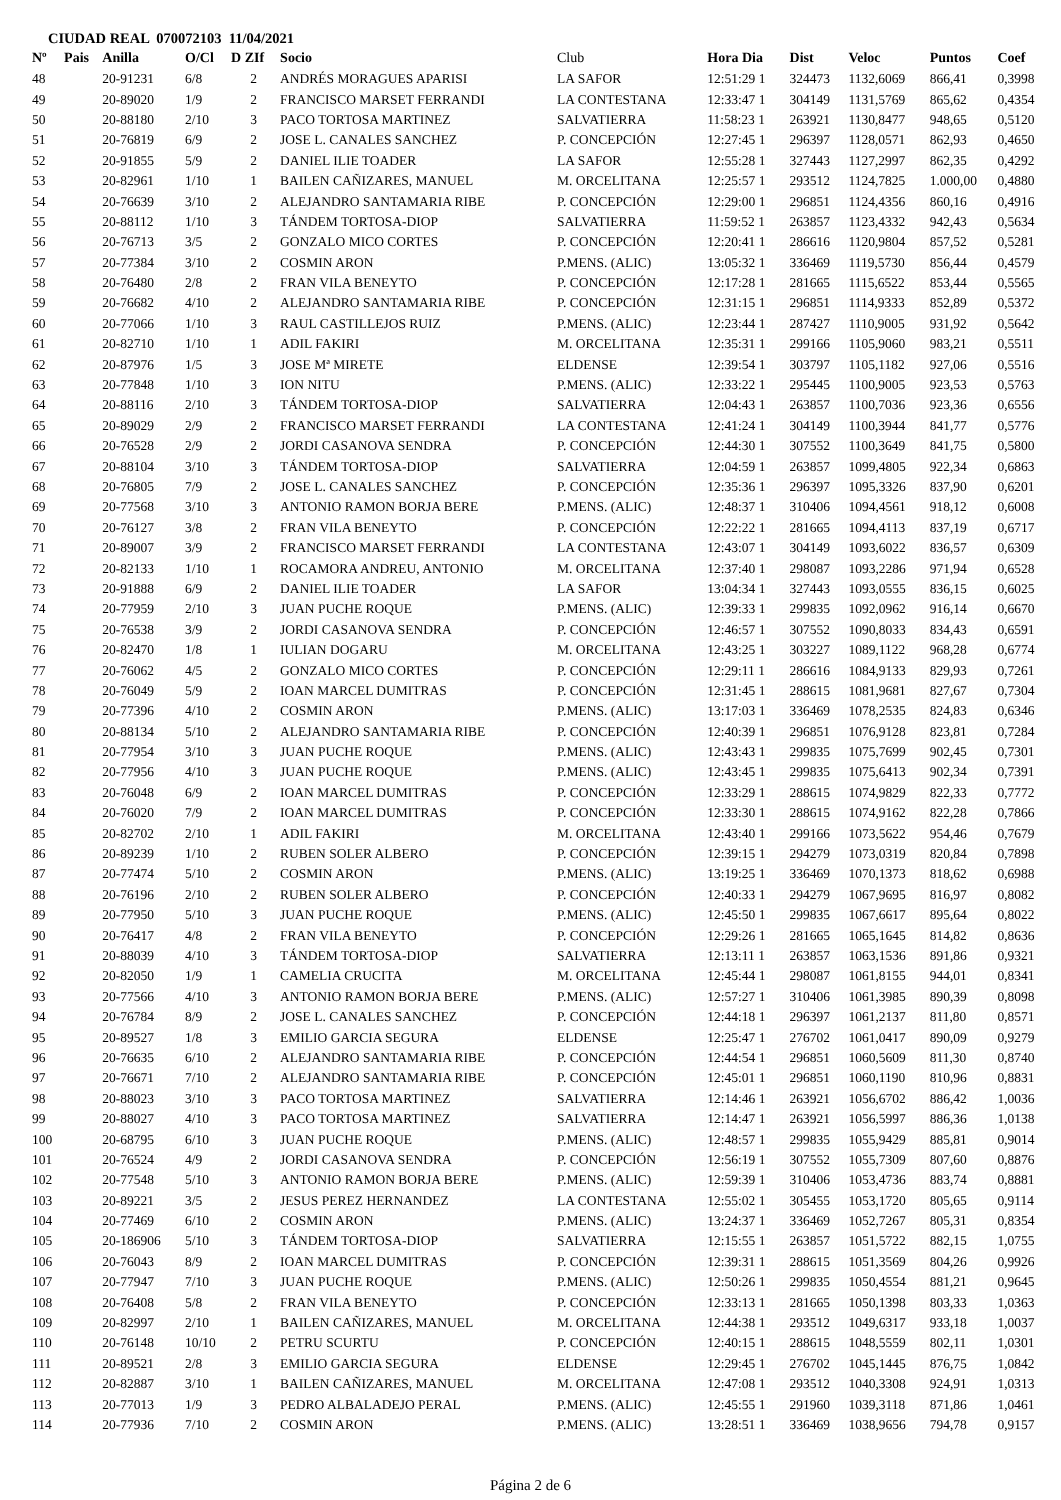CIUDAD REAL 070072103 11/04/2021
| Nº | Pais | Anilla | O/Cl | D ZIf | Socio | Club | Hora Dia | Dist | Veloc | Puntos | Coef |
| --- | --- | --- | --- | --- | --- | --- | --- | --- | --- | --- | --- |
| 48 | | 20-91231 | 6/8 | 2 | ANDRÉS MORAGUES APARISI | LA SAFOR | 12:51:29 1 | 324473 | 1132,6069 | 866,41 | 0,3998 |
| 49 | | 20-89020 | 1/9 | 2 | FRANCISCO MARSET FERRANDI | LA CONTESTANA | 12:33:47 1 | 304149 | 1131,5769 | 865,62 | 0,4354 |
| 50 | | 20-88180 | 2/10 | 3 | PACO TORTOSA MARTINEZ | SALVATIERRA | 11:58:23 1 | 263921 | 1130,8477 | 948,65 | 0,5120 |
| 51 | | 20-76819 | 6/9 | 2 | JOSE L. CANALES SANCHEZ | P. CONCEPCIÓN | 12:27:45 1 | 296397 | 1128,0571 | 862,93 | 0,4650 |
| 52 | | 20-91855 | 5/9 | 2 | DANIEL ILIE TOADER | LA SAFOR | 12:55:28 1 | 327443 | 1127,2997 | 862,35 | 0,4292 |
| 53 | | 20-82961 | 1/10 | 1 | BAILEN CAÑIZARES, MANUEL | M. ORCELITANA | 12:25:57 1 | 293512 | 1124,7825 | 1.000,00 | 0,4880 |
| 54 | | 20-76639 | 3/10 | 2 | ALEJANDRO SANTAMARIA RIBE | P. CONCEPCIÓN | 12:29:00 1 | 296851 | 1124,4356 | 860,16 | 0,4916 |
| 55 | | 20-88112 | 1/10 | 3 | TÁNDEM TORTOSA-DIOP | SALVATIERRA | 11:59:52 1 | 263857 | 1123,4332 | 942,43 | 0,5634 |
| 56 | | 20-76713 | 3/5 | 2 | GONZALO MICO CORTES | P. CONCEPCIÓN | 12:20:41 1 | 286616 | 1120,9804 | 857,52 | 0,5281 |
| 57 | | 20-77384 | 3/10 | 2 | COSMIN ARON | P.MENS. (ALIC) | 13:05:32 1 | 336469 | 1119,5730 | 856,44 | 0,4579 |
| 58 | | 20-76480 | 2/8 | 2 | FRAN VILA BENEYTO | P. CONCEPCIÓN | 12:17:28 1 | 281665 | 1115,6522 | 853,44 | 0,5565 |
| 59 | | 20-76682 | 4/10 | 2 | ALEJANDRO SANTAMARIA RIBE | P. CONCEPCIÓN | 12:31:15 1 | 296851 | 1114,9333 | 852,89 | 0,5372 |
| 60 | | 20-77066 | 1/10 | 3 | RAUL CASTILLEJOS RUIZ | P.MENS. (ALIC) | 12:23:44 1 | 287427 | 1110,9005 | 931,92 | 0,5642 |
| 61 | | 20-82710 | 1/10 | 1 | ADIL FAKIRI | M. ORCELITANA | 12:35:31 1 | 299166 | 1105,9060 | 983,21 | 0,5511 |
| 62 | | 20-87976 | 1/5 | 3 | JOSE Mª MIRETE | ELDENSE | 12:39:54 1 | 303797 | 1105,1182 | 927,06 | 0,5516 |
| 63 | | 20-77848 | 1/10 | 3 | ION NITU | P.MENS. (ALIC) | 12:33:22 1 | 295445 | 1100,9005 | 923,53 | 0,5763 |
| 64 | | 20-88116 | 2/10 | 3 | TÁNDEM TORTOSA-DIOP | SALVATIERRA | 12:04:43 1 | 263857 | 1100,7036 | 923,36 | 0,6556 |
| 65 | | 20-89029 | 2/9 | 2 | FRANCISCO MARSET FERRANDI | LA CONTESTANA | 12:41:24 1 | 304149 | 1100,3944 | 841,77 | 0,5776 |
| 66 | | 20-76528 | 2/9 | 2 | JORDI CASANOVA SENDRA | P. CONCEPCIÓN | 12:44:30 1 | 307552 | 1100,3649 | 841,75 | 0,5800 |
| 67 | | 20-88104 | 3/10 | 3 | TÁNDEM TORTOSA-DIOP | SALVATIERRA | 12:04:59 1 | 263857 | 1099,4805 | 922,34 | 0,6863 |
| 68 | | 20-76805 | 7/9 | 2 | JOSE L. CANALES SANCHEZ | P. CONCEPCIÓN | 12:35:36 1 | 296397 | 1095,3326 | 837,90 | 0,6201 |
| 69 | | 20-77568 | 3/10 | 3 | ANTONIO RAMON BORJA BERE | P.MENS. (ALIC) | 12:48:37 1 | 310406 | 1094,4561 | 918,12 | 0,6008 |
| 70 | | 20-76127 | 3/8 | 2 | FRAN VILA BENEYTO | P. CONCEPCIÓN | 12:22:22 1 | 281665 | 1094,4113 | 837,19 | 0,6717 |
| 71 | | 20-89007 | 3/9 | 2 | FRANCISCO MARSET FERRANDI | LA CONTESTANA | 12:43:07 1 | 304149 | 1093,6022 | 836,57 | 0,6309 |
| 72 | | 20-82133 | 1/10 | 1 | ROCAMORA ANDREU, ANTONIO | M. ORCELITANA | 12:37:40 1 | 298087 | 1093,2286 | 971,94 | 0,6528 |
| 73 | | 20-91888 | 6/9 | 2 | DANIEL ILIE TOADER | LA SAFOR | 13:04:34 1 | 327443 | 1093,0555 | 836,15 | 0,6025 |
| 74 | | 20-77959 | 2/10 | 3 | JUAN PUCHE ROQUE | P.MENS. (ALIC) | 12:39:33 1 | 299835 | 1092,0962 | 916,14 | 0,6670 |
| 75 | | 20-76538 | 3/9 | 2 | JORDI CASANOVA SENDRA | P. CONCEPCIÓN | 12:46:57 1 | 307552 | 1090,8033 | 834,43 | 0,6591 |
| 76 | | 20-82470 | 1/8 | 1 | IULIAN DOGARU | M. ORCELITANA | 12:43:25 1 | 303227 | 1089,1122 | 968,28 | 0,6774 |
| 77 | | 20-76062 | 4/5 | 2 | GONZALO MICO CORTES | P. CONCEPCIÓN | 12:29:11 1 | 286616 | 1084,9133 | 829,93 | 0,7261 |
| 78 | | 20-76049 | 5/9 | 2 | IOAN MARCEL DUMITRAS | P. CONCEPCIÓN | 12:31:45 1 | 288615 | 1081,9681 | 827,67 | 0,7304 |
| 79 | | 20-77396 | 4/10 | 2 | COSMIN ARON | P.MENS. (ALIC) | 13:17:03 1 | 336469 | 1078,2535 | 824,83 | 0,6346 |
| 80 | | 20-88134 | 5/10 | 2 | ALEJANDRO SANTAMARIA RIBE | P. CONCEPCIÓN | 12:40:39 1 | 296851 | 1076,9128 | 823,81 | 0,7284 |
| 81 | | 20-77954 | 3/10 | 3 | JUAN PUCHE ROQUE | P.MENS. (ALIC) | 12:43:43 1 | 299835 | 1075,7699 | 902,45 | 0,7301 |
| 82 | | 20-77956 | 4/10 | 3 | JUAN PUCHE ROQUE | P.MENS. (ALIC) | 12:43:45 1 | 299835 | 1075,6413 | 902,34 | 0,7391 |
| 83 | | 20-76048 | 6/9 | 2 | IOAN MARCEL DUMITRAS | P. CONCEPCIÓN | 12:33:29 1 | 288615 | 1074,9829 | 822,33 | 0,7772 |
| 84 | | 20-76020 | 7/9 | 2 | IOAN MARCEL DUMITRAS | P. CONCEPCIÓN | 12:33:30 1 | 288615 | 1074,9162 | 822,28 | 0,7866 |
| 85 | | 20-82702 | 2/10 | 1 | ADIL FAKIRI | M. ORCELITANA | 12:43:40 1 | 299166 | 1073,5622 | 954,46 | 0,7679 |
| 86 | | 20-89239 | 1/10 | 2 | RUBEN SOLER ALBERO | P. CONCEPCIÓN | 12:39:15 1 | 294279 | 1073,0319 | 820,84 | 0,7898 |
| 87 | | 20-77474 | 5/10 | 2 | COSMIN ARON | P.MENS. (ALIC) | 13:19:25 1 | 336469 | 1070,1373 | 818,62 | 0,6988 |
| 88 | | 20-76196 | 2/10 | 2 | RUBEN SOLER ALBERO | P. CONCEPCIÓN | 12:40:33 1 | 294279 | 1067,9695 | 816,97 | 0,8082 |
| 89 | | 20-77950 | 5/10 | 3 | JUAN PUCHE ROQUE | P.MENS. (ALIC) | 12:45:50 1 | 299835 | 1067,6617 | 895,64 | 0,8022 |
| 90 | | 20-76417 | 4/8 | 2 | FRAN VILA BENEYTO | P. CONCEPCIÓN | 12:29:26 1 | 281665 | 1065,1645 | 814,82 | 0,8636 |
| 91 | | 20-88039 | 4/10 | 3 | TÁNDEM TORTOSA-DIOP | SALVATIERRA | 12:13:11 1 | 263857 | 1063,1536 | 891,86 | 0,9321 |
| 92 | | 20-82050 | 1/9 | 1 | CAMELIA CRUCITA | M. ORCELITANA | 12:45:44 1 | 298087 | 1061,8155 | 944,01 | 0,8341 |
| 93 | | 20-77566 | 4/10 | 3 | ANTONIO RAMON BORJA BERE | P.MENS. (ALIC) | 12:57:27 1 | 310406 | 1061,3985 | 890,39 | 0,8098 |
| 94 | | 20-76784 | 8/9 | 2 | JOSE L. CANALES SANCHEZ | P. CONCEPCIÓN | 12:44:18 1 | 296397 | 1061,2137 | 811,80 | 0,8571 |
| 95 | | 20-89527 | 1/8 | 3 | EMILIO GARCIA SEGURA | ELDENSE | 12:25:47 1 | 276702 | 1061,0417 | 890,09 | 0,9279 |
| 96 | | 20-76635 | 6/10 | 2 | ALEJANDRO SANTAMARIA RIBE | P. CONCEPCIÓN | 12:44:54 1 | 296851 | 1060,5609 | 811,30 | 0,8740 |
| 97 | | 20-76671 | 7/10 | 2 | ALEJANDRO SANTAMARIA RIBE | P. CONCEPCIÓN | 12:45:01 1 | 296851 | 1060,1190 | 810,96 | 0,8831 |
| 98 | | 20-88023 | 3/10 | 3 | PACO TORTOSA MARTINEZ | SALVATIERRA | 12:14:46 1 | 263921 | 1056,6702 | 886,42 | 1,0036 |
| 99 | | 20-88027 | 4/10 | 3 | PACO TORTOSA MARTINEZ | SALVATIERRA | 12:14:47 1 | 263921 | 1056,5997 | 886,36 | 1,0138 |
| 100 | | 20-68795 | 6/10 | 3 | JUAN PUCHE ROQUE | P.MENS. (ALIC) | 12:48:57 1 | 299835 | 1055,9429 | 885,81 | 0,9014 |
| 101 | | 20-76524 | 4/9 | 2 | JORDI CASANOVA SENDRA | P. CONCEPCIÓN | 12:56:19 1 | 307552 | 1055,7309 | 807,60 | 0,8876 |
| 102 | | 20-77548 | 5/10 | 3 | ANTONIO RAMON BORJA BERE | P.MENS. (ALIC) | 12:59:39 1 | 310406 | 1053,4736 | 883,74 | 0,8881 |
| 103 | | 20-89221 | 3/5 | 2 | JESUS PEREZ HERNANDEZ | LA CONTESTANA | 12:55:02 1 | 305455 | 1053,1720 | 805,65 | 0,9114 |
| 104 | | 20-77469 | 6/10 | 2 | COSMIN ARON | P.MENS. (ALIC) | 13:24:37 1 | 336469 | 1052,7267 | 805,31 | 0,8354 |
| 105 | | 20-186906 | 5/10 | 3 | TÁNDEM TORTOSA-DIOP | SALVATIERRA | 12:15:55 1 | 263857 | 1051,5722 | 882,15 | 1,0755 |
| 106 | | 20-76043 | 8/9 | 2 | IOAN MARCEL DUMITRAS | P. CONCEPCIÓN | 12:39:31 1 | 288615 | 1051,3569 | 804,26 | 0,9926 |
| 107 | | 20-77947 | 7/10 | 3 | JUAN PUCHE ROQUE | P.MENS. (ALIC) | 12:50:26 1 | 299835 | 1050,4554 | 881,21 | 0,9645 |
| 108 | | 20-76408 | 5/8 | 2 | FRAN VILA BENEYTO | P. CONCEPCIÓN | 12:33:13 1 | 281665 | 1050,1398 | 803,33 | 1,0363 |
| 109 | | 20-82997 | 2/10 | 1 | BAILEN CAÑIZARES, MANUEL | M. ORCELITANA | 12:44:38 1 | 293512 | 1049,6317 | 933,18 | 1,0037 |
| 110 | | 20-76148 | 10/10 | 2 | PETRU SCURTU | P. CONCEPCIÓN | 12:40:15 1 | 288615 | 1048,5559 | 802,11 | 1,0301 |
| 111 | | 20-89521 | 2/8 | 3 | EMILIO GARCIA SEGURA | ELDENSE | 12:29:45 1 | 276702 | 1045,1445 | 876,75 | 1,0842 |
| 112 | | 20-82887 | 3/10 | 1 | BAILEN CAÑIZARES, MANUEL | M. ORCELITANA | 12:47:08 1 | 293512 | 1040,3308 | 924,91 | 1,0313 |
| 113 | | 20-77013 | 1/9 | 3 | PEDRO ALBALADEJO PERAL | P.MENS. (ALIC) | 12:45:55 1 | 291960 | 1039,3118 | 871,86 | 1,0461 |
| 114 | | 20-77936 | 7/10 | 2 | COSMIN ARON | P.MENS. (ALIC) | 13:28:51 1 | 336469 | 1038,9656 | 794,78 | 0,9157 |
Página 2 de 6